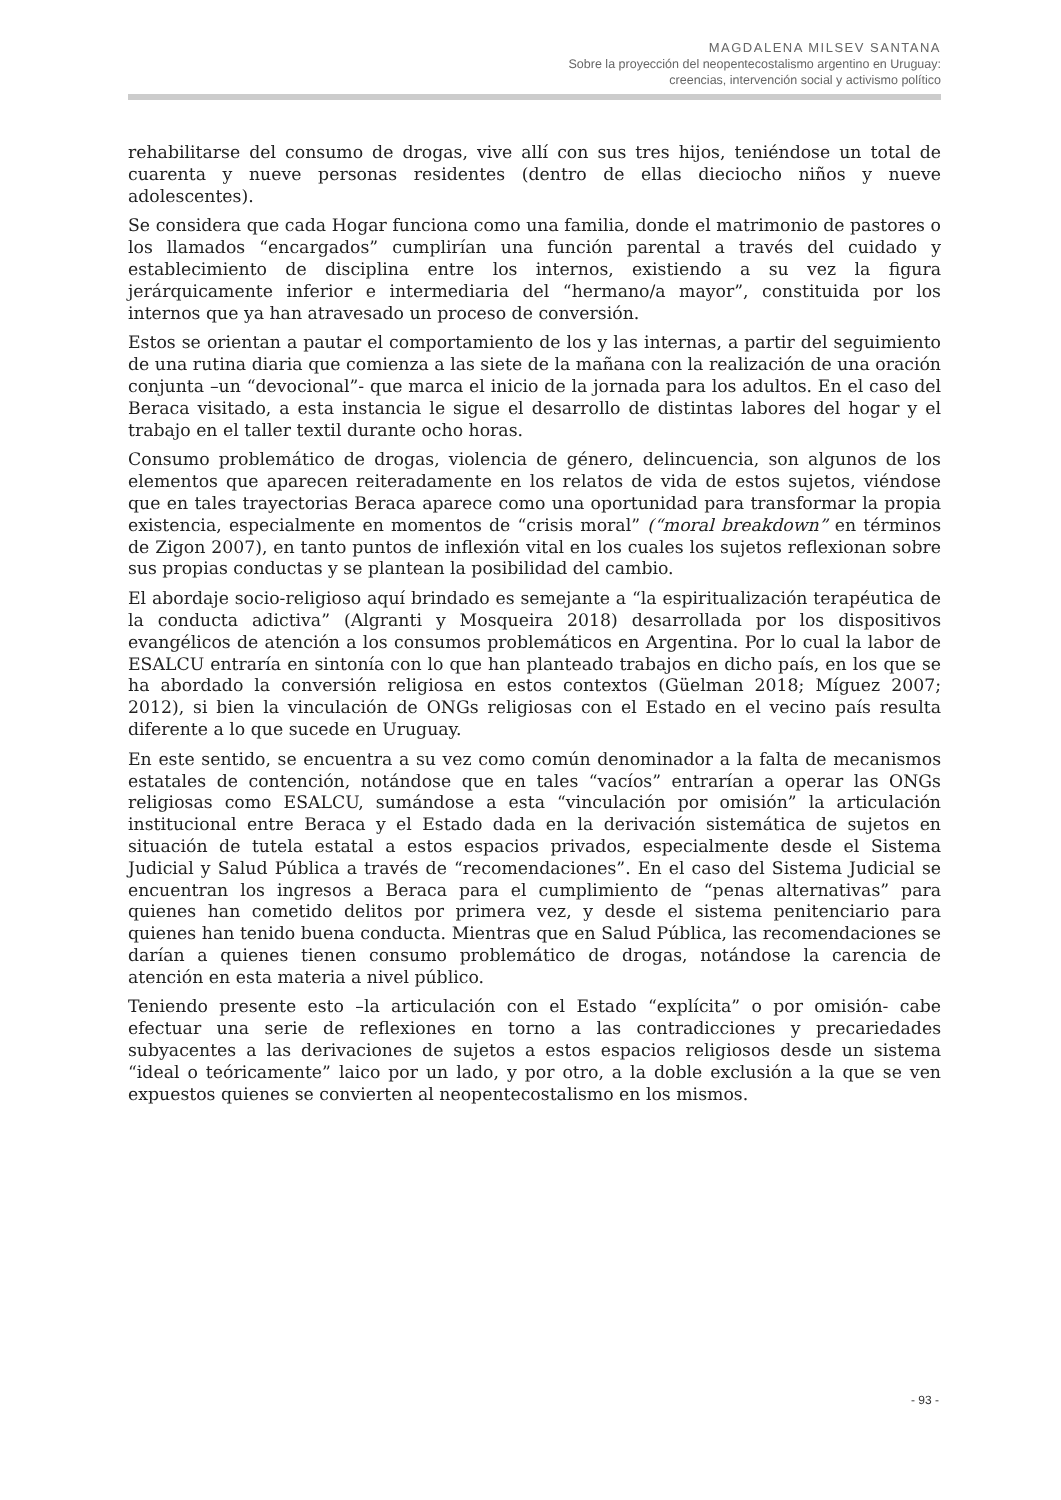MAGDALENA MILSEV SANTANA
Sobre la proyección del neopentecostalismo argentino en Uruguay:
creencias, intervención social y activismo político
rehabilitarse del consumo de drogas, vive allí con sus tres hijos, teniéndose un total de cuarenta y nueve personas residentes (dentro de ellas dieciocho niños y nueve adolescentes).
Se considera que cada Hogar funciona como una familia, donde el matrimonio de pastores o los llamados “encargados” cumplirían una función parental a través del cuidado y establecimiento de disciplina entre los internos, existiendo a su vez la figura jerárquicamente inferior e intermediaria del “hermano/a mayor”, constituida por los internos que ya han atravesado un proceso de conversión.
Estos se orientan a pautar el comportamiento de los y las internas, a partir del seguimiento de una rutina diaria que comienza a las siete de la mañana con la realización de una oración conjunta –un “devocional”- que marca el inicio de la jornada para los adultos. En el caso del Beraca visitado, a esta instancia le sigue el desarrollo de distintas labores del hogar y el trabajo en el taller textil durante ocho horas.
Consumo problemático de drogas, violencia de género, delincuencia, son algunos de los elementos que aparecen reiteradamente en los relatos de vida de estos sujetos, viéndose que en tales trayectorias Beraca aparece como una oportunidad para transformar la propia existencia, especialmente en momentos de “crisis moral” (“moral breakdown” en términos de Zigon 2007), en tanto puntos de inflexión vital en los cuales los sujetos reflexionan sobre sus propias conductas y se plantean la posibilidad del cambio.
El abordaje socio-religioso aquí brindado es semejante a “la espiritualización terapéutica de la conducta adictiva” (Algranti y Mosqueira 2018) desarrollada por los dispositivos evangélicos de atención a los consumos problemáticos en Argentina. Por lo cual la labor de ESALCU entraría en sintonía con lo que han planteado trabajos en dicho país, en los que se ha abordado la conversión religiosa en estos contextos (Güelman 2018; Míguez 2007; 2012), si bien la vinculación de ONGs religiosas con el Estado en el vecino país resulta diferente a lo que sucede en Uruguay.
En este sentido, se encuentra a su vez como común denominador a la falta de mecanismos estatales de contención, notándose que en tales “vacíos” entrarían a operar las ONGs religiosas como ESALCU, sumándose a esta “vinculación por omisión” la articulación institucional entre Beraca y el Estado dada en la derivación sistemática de sujetos en situación de tutela estatal a estos espacios privados, especialmente desde el Sistema Judicial y Salud Pública a través de “recomendaciones”. En el caso del Sistema Judicial se encuentran los ingresos a Beraca para el cumplimiento de “penas alternativas” para quienes han cometido delitos por primera vez, y desde el sistema penitenciario para quienes han tenido buena conducta. Mientras que en Salud Pública, las recomendaciones se darían a quienes tienen consumo problemático de drogas, notándose la carencia de atención en esta materia a nivel público.
Teniendo presente esto –la articulación con el Estado “explícita” o por omisión- cabe efectuar una serie de reflexiones en torno a las contradicciones y precariedades subyacentes a las derivaciones de sujetos a estos espacios religiosos desde un sistema “ideal o teóricamente” laico por un lado, y por otro, a la doble exclusión a la que se ven expuestos quienes se convierten al neopentecostalismo en los mismos.
- 93 -